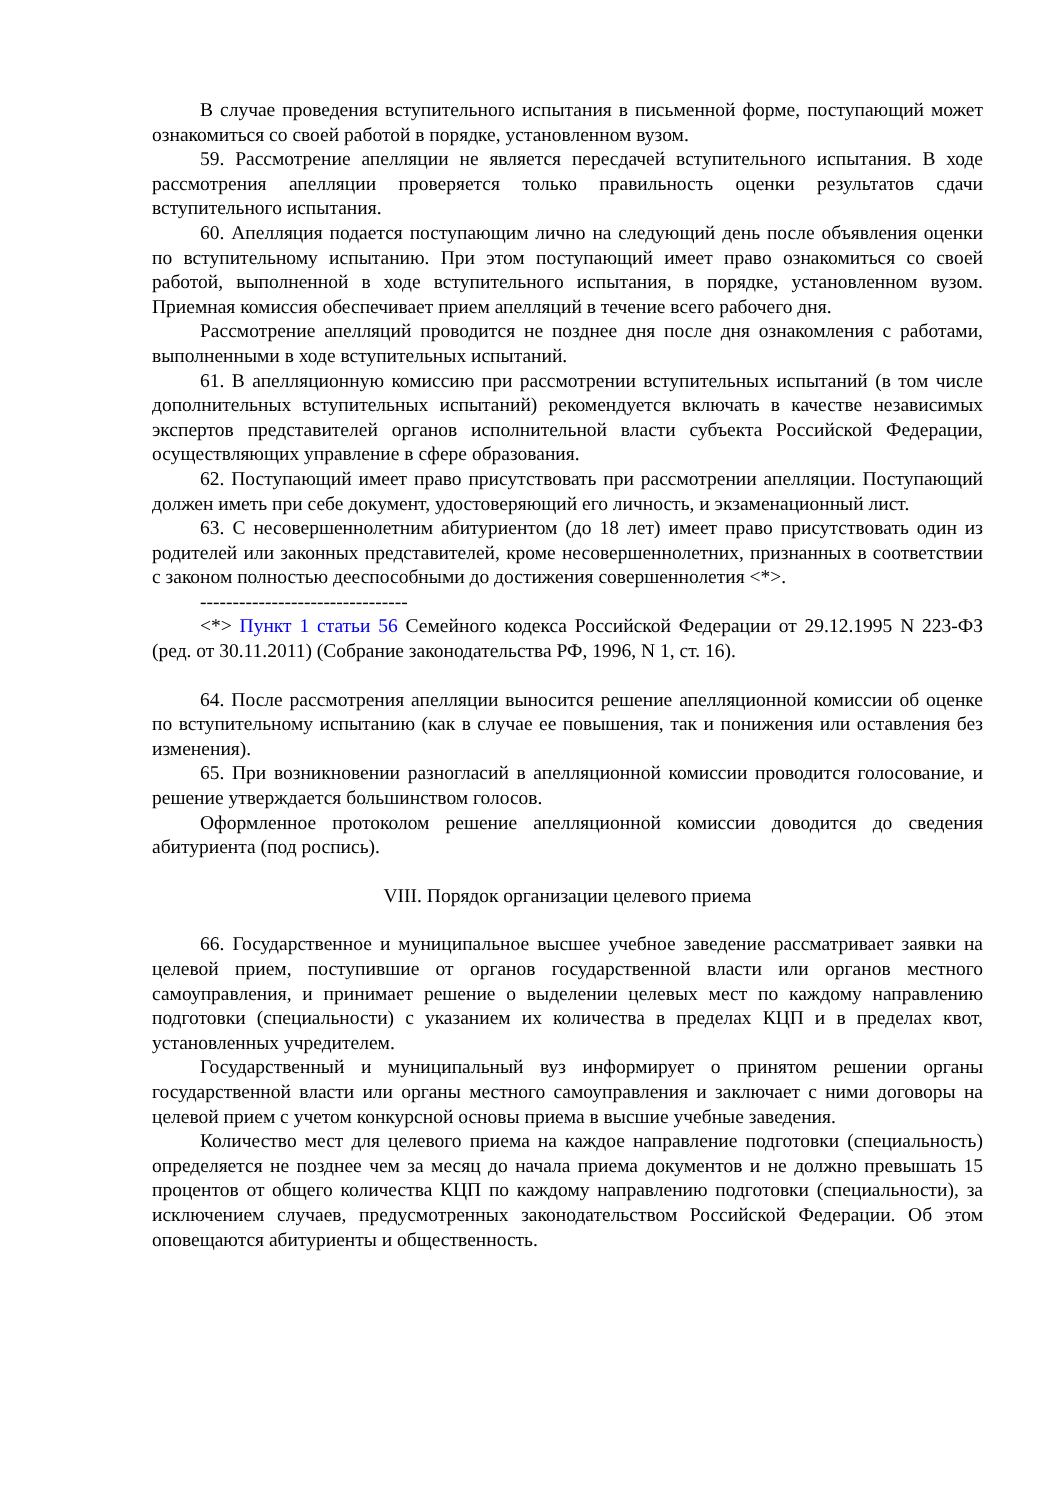В случае проведения вступительного испытания в письменной форме, поступающий может ознакомиться со своей работой в порядке, установленном вузом.
59. Рассмотрение апелляции не является пересдачей вступительного испытания. В ходе рассмотрения апелляции проверяется только правильность оценки результатов сдачи вступительного испытания.
60. Апелляция подается поступающим лично на следующий день после объявления оценки по вступительному испытанию. При этом поступающий имеет право ознакомиться со своей работой, выполненной в ходе вступительного испытания, в порядке, установленном вузом. Приемная комиссия обеспечивает прием апелляций в течение всего рабочего дня.
Рассмотрение апелляций проводится не позднее дня после дня ознакомления с работами, выполненными в ходе вступительных испытаний.
61. В апелляционную комиссию при рассмотрении вступительных испытаний (в том числе дополнительных вступительных испытаний) рекомендуется включать в качестве независимых экспертов представителей органов исполнительной власти субъекта Российской Федерации, осуществляющих управление в сфере образования.
62. Поступающий имеет право присутствовать при рассмотрении апелляции. Поступающий должен иметь при себе документ, удостоверяющий его личность, и экзаменационный лист.
63. С несовершеннолетним абитуриентом (до 18 лет) имеет право присутствовать один из родителей или законных представителей, кроме несовершеннолетних, признанных в соответствии с законом полностью дееспособными до достижения совершеннолетия <*>.
--------------------------------
<*> Пункт 1 статьи 56 Семейного кодекса Российской Федерации от 29.12.1995 N 223-ФЗ (ред. от 30.11.2011) (Собрание законодательства РФ, 1996, N 1, ст. 16).
64. После рассмотрения апелляции выносится решение апелляционной комиссии об оценке по вступительному испытанию (как в случае ее повышения, так и понижения или оставления без изменения).
65. При возникновении разногласий в апелляционной комиссии проводится голосование, и решение утверждается большинством голосов.
Оформленное протоколом решение апелляционной комиссии доводится до сведения абитуриента (под роспись).
VIII. Порядок организации целевого приема
66. Государственное и муниципальное высшее учебное заведение рассматривает заявки на целевой прием, поступившие от органов государственной власти или органов местного самоуправления, и принимает решение о выделении целевых мест по каждому направлению подготовки (специальности) с указанием их количества в пределах КЦП и в пределах квот, установленных учредителем.
Государственный и муниципальный вуз информирует о принятом решении органы государственной власти или органы местного самоуправления и заключает с ними договоры на целевой прием с учетом конкурсной основы приема в высшие учебные заведения.
Количество мест для целевого приема на каждое направление подготовки (специальность) определяется не позднее чем за месяц до начала приема документов и не должно превышать 15 процентов от общего количества КЦП по каждому направлению подготовки (специальности), за исключением случаев, предусмотренных законодательством Российской Федерации. Об этом оповещаются абитуриенты и общественность.